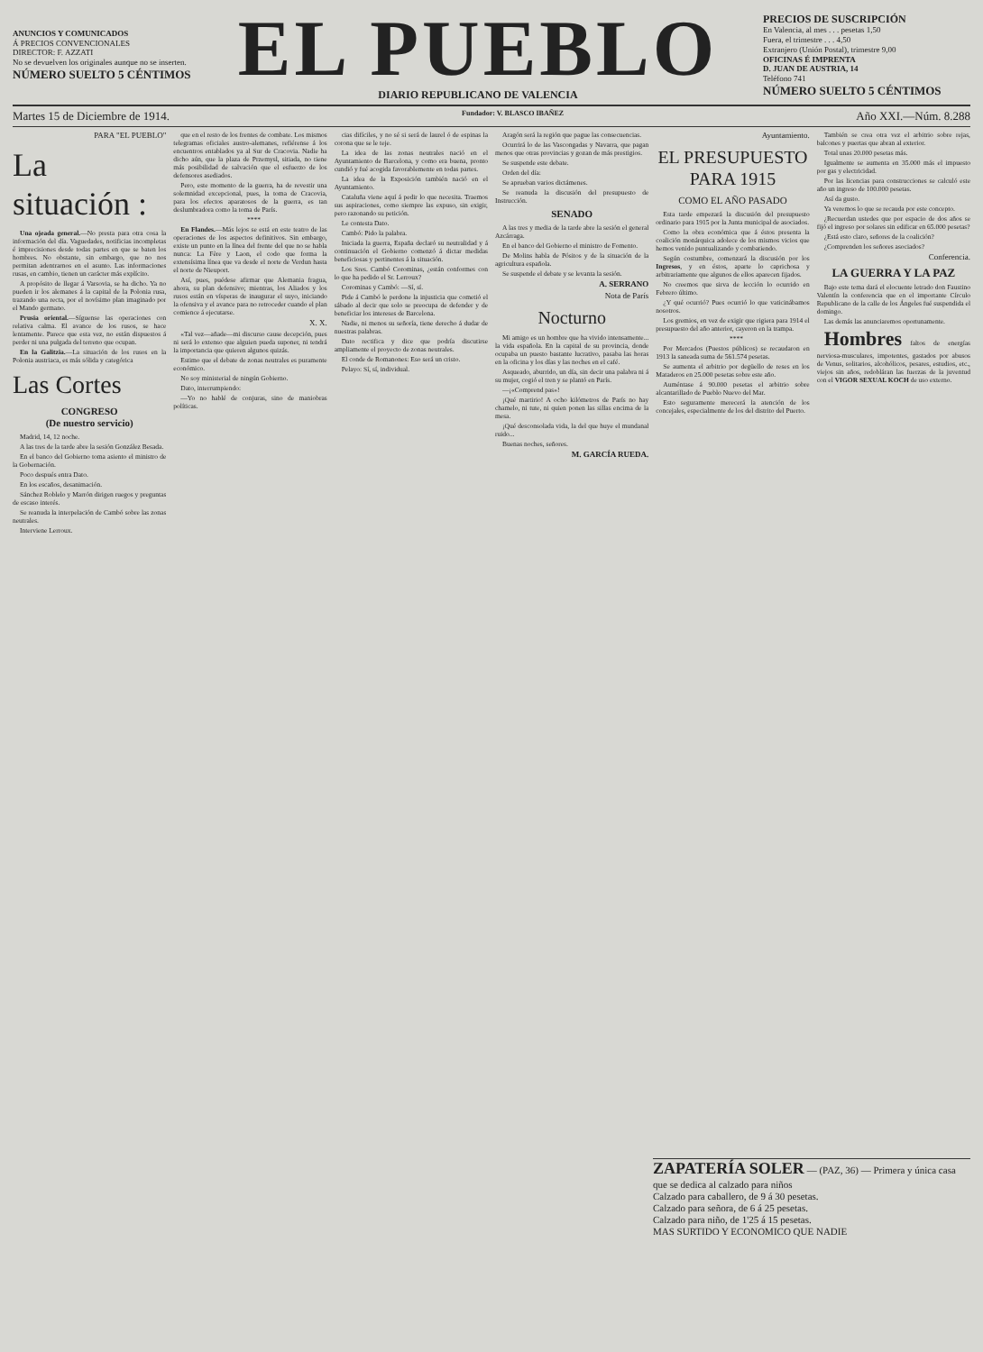ANUNCIOS Y COMUNICADOS
Á PRECIOS CONVENCIONALES
DIRECTOR: F. AZZATI
No se devuelven los originales aunque no se inserten.
NÚMERO SUELTO 5 CÉNTIMOS
EL PUEBLO
DIARIO REPUBLICANO DE VALENCIA
PRECIOS DE SUSCRIPCIÓN
En Valencia, al mes . . . pesetas 1,50
Fuera, el trimestre . . . 4,50
Extranjero (Unión Postal), trimestre 9,00
OFICINAS É IMPRENTA
D. JUAN DE AUSTRIA, 14
Teléfono 741
NÚMERO SUELTO 5 CÉNTIMOS
Martes 15 de Diciembre de 1914. Fundador: V. BLASCO IBAÑEZ Año XXI.—Núm. 8.288
PARA "EL PUEBLO"
La situación :
Una ojeada general.—No presta para otra cosa la información del día. Vaguedades, notificias incompletas é imprecisiones desde todas partes en que se baten los hombres. No obstante, sin embargo, que no nos permitan adentrarnos en el asunto. Las informaciones rusas, en cambio, tienen un carácter más explícito.
A propósito de llegar á Varsovia, se ha dicho. Ya no pueden ir los alemanes á la capital de la Polonia rusa, trazando una recta, por el novísimo plan imaginado por el Mando germano.
Prusia oriental.—Síguense las operaciones con relativa calma. El avance de los rusos, se hace lentamente. Parece que esta vez, no están dispuestos á perder ni una pulgada del terreno que ocupan.
En la Galitzia.—La situación de los rusos en la Polonia austriaca, es más sólida y categórica
Las Cortes
CONGRESO
(De nuestro servicio)
Madrid, 14, 12 noche.
A las tres de la tarde abre la sesión González Besada.
En el banco del Gobierno toma asiento el ministro de la Gobernación.
Poco después entra Dato.
En los escaños, desanimación.
Sánchez Roblelo y Marrón dirigen ruegos y preguntas de escaso interés.
Se reanuda la interpelación de Cambó sobre las zonas neutrales.
Interviene Lerroux.
que en el resto de los frentes de combate. Los mismos telegramas oficiales austro-alemanes, refiérense á los encuentros entablados ya al Sur de Cracovia. Nadie ha dicho aún, que la plaza de Przemysl, sitiada, no tiene más posibilidad de salvación que el esfuerzo de los defensores asediados.
Pero, este momento de la guerra, ha de revestir una solemnidad excepcional, pues, la toma de Cracovia, para los efectos aparatosos de la guerra, es tan deslumbradora como la toma de París.
****
En Flandes.—Más lejos se está en este teatro de las operaciones de los aspectos definitivos. Sin embargo, existe un punto en la línea del frente del que no se habla nunca: La Fère y Laon, el codo que forma la extensísima línea que va desde el norte de Verdun hasta el norte de Nieuport.
Así, pues, puédese afirmar que Alemania fragua, ahora, su plan defensivo; mientras, los Aliados y los rusos están en vísperas de inaugurar el suyo, iniciando la ofensiva y el avance para no retroceder cuando el plan comience á ejecutarse.
X. X.
«Tal vez—añade—mi discurso cause decepción, pues ni será lo extenso que alguien pueda suponer, ni tendrá la importancia que quieren algunos quizás.
Estimo que el debate de zonas neutrales es puramente económico.
No soy ministerial de ningún Gobierno.
Dato, interrumpiendo:
—Yo no hablé de conjuras, sino de maniobras políticas.
cias difíciles, y no sé si será de laurel ó de espinas la corona que se le teje.
La idea de las zonas neutrales nació en el Ayuntamiento de Barcelona, y como era buena, pronto cundió y fué acogida favorablemente en todas partes.
La idea de la Exposición también nació en el Ayuntamiento.
Cataluña viene aquí á pedir lo que necesita. Traemos sus aspiraciones, como siempre las expuso, sin exigir, pero razonando su petición.
Le contesta Dato.
Cambó: Pido la palabra.
Iniciada la guerra, España declaró su neutralidad y á continuación el Gobierno comenzó á dictar medidas beneficiosas y pertinentes á la situación.
Los Sres. Cambó Corominas, ¿están conformes con lo que ha pedido el Sr. Lerroux?
Corominas y Cambó: —Sí, sí.
Pide á Cambó le perdone la injusticia que cometió el sábado al decir que solo se preocupa de defender y de beneficiar los intereses de Barcelona.
Nadie, ni menos su señoría, tiene derecho á dudar de nuestras palabras.
Dato rectifica y dice que podría discutirse ampliamente el proyecto de zonas neutrales.
El conde de Romanones: Eso será un cristo.
Pelayo: Sí, sí, individual.
Aragón será la región que pague las consecuencias.
Ocurrirá lo de las Vascongadas y Navarra, que pagan menos que otras provincias y gozan de más prestigios.
Se suspende este debate.
Orden del día:
Se aprueban varios dictámenes.
Se reanuda la discusión del presupuesto de Instrucción.
SENADO
A las tres y media de la tarde abre la sesión el general Azcárraga.
En el banco del Gobierno el ministro de Fomento.
De Molins habla de Pósitos y de la situación de la agricultura española.
Se suspende el debate y se levanta la sesión.
A. SERRANO
Nota de París
Nocturno
Mi amigo es un hombre que ha vivido intensamente... la vida española. En la capital de su provincia, donde ocupaba un puesto bastante lucrativo, pasaba las horas en la oficina y los días y las noches en el café.
Asqueado, aburrido, un día, sin decir una palabra ni á su mujer, cogió el tren y se plantó en París.
—¡«Comprend pas»!
¡Qué martirio! A ocho kilómetros de París no hay chamelo, ni tute, ni quien ponen las sillas encima de la mesa.
¡Qué desconsolada vida, la del que huye el mundanal ruido...
Buenas noches, señores.
M. GARCÍA RUEDA.
Ayuntamiento.
EL PRESUPUESTO PARA 1915
COMO EL AÑO PASADO
Esta tarde empezará la discusión del presupuesto ordinario para 1915 por la Junta municipal de asociados.
Como la obra económica que á éstos presenta la coalición monárquica adolece de los mismos vicios que hemos venido puntualizando y combatiendo.
Según costumbre, comenzará la discusión por los Ingresos, y en éstos, aparte lo caprichosa y arbitrariamente que algunos de ellos aparecen fijados.
No creemos que sirva de lección lo ocurrido en Febrero último.
¿Y qué ocurrió? Pues ocurrió lo que vaticinábamos nosotros.
Los gremios, en vez de exigir que rigiera para 1914 el presupuesto del año anterior, cayeron en la trampa.
****
Por Mercados (Puestos públicos) se recaudaron en 1913 la saneada suma de 561.574 pesetas.
Se aumenta el arbitrio por degüello de reses en los Mataderos en 25.000 pesetas sobre este año.
Auméntase á 90.000 pesetas el arbitrio sobre alcantarillado de Pueblo Nuevo del Mar.
Esto seguramente merecerá la atención de los concejales, especialmente de los del distrito del Puerto.
También se crea otra vez el arbitrio sobre rejas, balcones y puertas que abran al exterior.
Total unas 20.000 pesetas más.
Igualmente se aumenta en 35.000 más el impuesto por gas y electricidad.
Por las licencias para construcciones se calculó este año un ingreso de 100.000 pesetas.
Así da gusto.
Ya veremos lo que se recauda por este concepto.
¿Recuerdan ustedes que por espacio de dos años se fijó el ingreso por solares sin edificar en 65.000 pesetas?
¿Está esto claro, señores de la coalición?
¿Comprenden los señores asociados?
Conferencia.
LA GUERRA Y LA PAZ
Bajo este tema dará el elocuente letrado don Faustino Valentín la conferencia que en el importante Círculo Republicano de la calle de los Ángeles fué suspendida el domingo.
Las demás las anunciaremos oportunamente.
Hombres faltos de energías nerviosa-musculares, impotentes, gastados por abusos de Venus, solitarios, alcohólicos, pesares, estudios, etc., viejos sin años, redobláran las fuerzas de la juventud con el VIGOR SEXUAL KOCH de uso externo.
ZAPATERÍA SOLER — (PAZ, 36) — Primera y única casa que se dedica al calzado para niños
Calzado para caballero, de 9 á 30 pesetas.
Calzado para señora, de 6 á 25 pesetas.
Calzado para niño, de 1'25 á 15 pesetas.
MAS SURTIDO Y ECONOMICO QUE NADIE